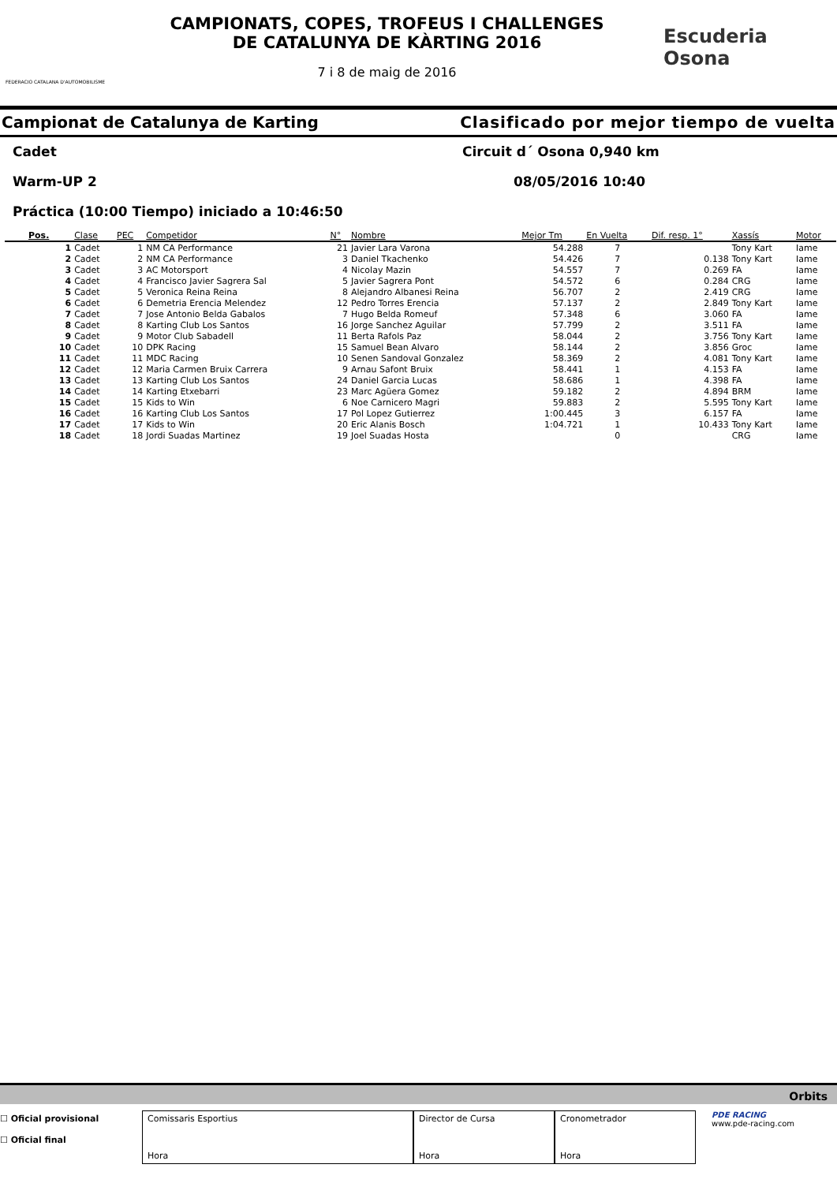FEDERACIO CATALANA D'AUTOMOBILISME
CAMPIONATS, COPES, TROFEUS I CHALLENGES
DE CATALUNYA DE KÀRTING 2016
7 i 8 de maig de 2016
Escuderia
Osona
Campionat de Catalunya de Karting Clasificado por mejor tiempo de vuelta
Cadet Circuit d´ Osona 0,940 km
Warm-UP 2 08/05/2016 10:40
Práctica (10:00 Tiempo) iniciado a 10:46:50
| Pos. | Clase | PEC | Competidor | N° | Nombre | Mejor Tm | En Vuelta | Dif. resp. 1° | Xassís | Motor |
| --- | --- | --- | --- | --- | --- | --- | --- | --- | --- | --- |
| 1 | Cadet | 1 | NM CA Performance | 21 | Javier Lara Varona | 54.288 | 7 | | Tony Kart | Iame |
| 2 | Cadet | 2 | NM CA Performance | 3 | Daniel Tkachenko | 54.426 | 7 | 0.138 | Tony Kart | Iame |
| 3 | Cadet | 3 | AC Motorsport | 4 | Nicolay Mazin | 54.557 | 7 | 0.269 | FA | Iame |
| 4 | Cadet | 4 | Francisco Javier Sagrera Sal | 5 | Javier Sagrera Pont | 54.572 | 6 | 0.284 | CRG | Iame |
| 5 | Cadet | 5 | Veronica Reina Reina | 8 | Alejandro Albanesi Reina | 56.707 | 2 | 2.419 | CRG | Iame |
| 6 | Cadet | 6 | Demetria Erencia Melendez | 12 | Pedro Torres Erencia | 57.137 | 2 | 2.849 | Tony Kart | Iame |
| 7 | Cadet | 7 | Jose Antonio Belda Gabalos | 7 | Hugo Belda Romeuf | 57.348 | 6 | 3.060 | FA | Iame |
| 8 | Cadet | 8 | Karting Club Los Santos | 16 | Jorge Sanchez Aguilar | 57.799 | 2 | 3.511 | FA | Iame |
| 9 | Cadet | 9 | Motor Club Sabadell | 11 | Berta Rafols Paz | 58.044 | 2 | 3.756 | Tony Kart | Iame |
| 10 | Cadet | 10 | DPK Racing | 15 | Samuel Bean Alvaro | 58.144 | 2 | 3.856 | Groc | Iame |
| 11 | Cadet | 11 | MDC Racing | 10 | Senen Sandoval Gonzalez | 58.369 | 2 | 4.081 | Tony Kart | Iame |
| 12 | Cadet | 12 | Maria Carmen Bruix Carrera | 9 | Arnau Safont Bruix | 58.441 | 1 | 4.153 | FA | Iame |
| 13 | Cadet | 13 | Karting Club Los Santos | 24 | Daniel Garcia Lucas | 58.686 | 1 | 4.398 | FA | Iame |
| 14 | Cadet | 14 | Karting Etxebarri | 23 | Marc Agüera Gomez | 59.182 | 2 | 4.894 | BRM | Iame |
| 15 | Cadet | 15 | Kids to Win | 6 | Noe Carnicero Magri | 59.883 | 2 | 5.595 | Tony Kart | Iame |
| 16 | Cadet | 16 | Karting Club Los Santos | 17 | Pol Lopez Gutierrez | 1:00.445 | 3 | 6.157 | FA | Iame |
| 17 | Cadet | 17 | Kids to Win | 20 | Eric Alanis Bosch | 1:04.721 | 1 | 10.433 | Tony Kart | Iame |
| 18 | Cadet | 18 | Jordi Suadas Martinez | 19 | Joel Suadas Hosta | | 0 | | CRG | Iame |
Orbits
☐ Oficial provisional
☐ Oficial final
Comissaris Esportius
Hora
Director de Cursa
Hora
Cronometrador
Hora
PDE RACING
www.pde-racing.com